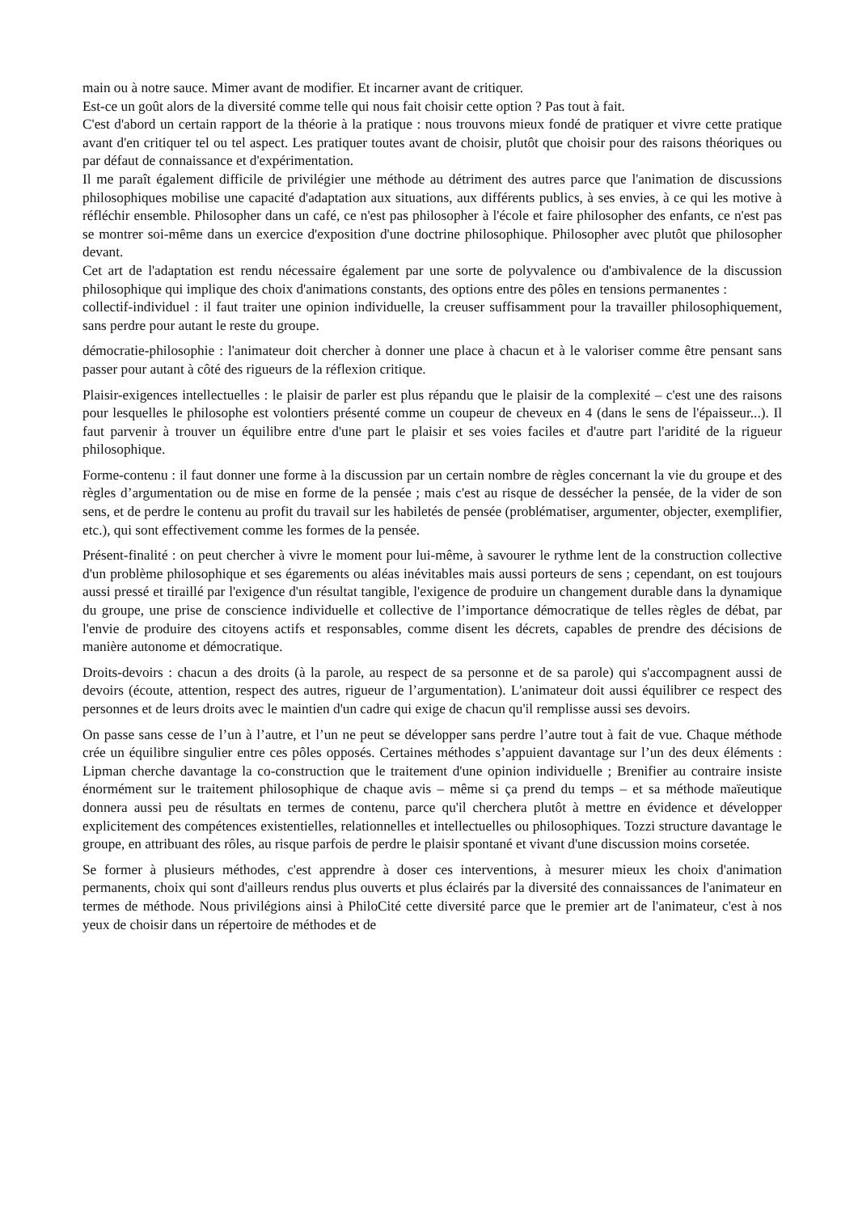main ou à notre sauce. Mimer avant de modifier. Et incarner avant de critiquer.
Est-ce un goût alors de la diversité comme telle qui nous fait choisir cette option ? Pas tout à fait.
C'est d'abord un certain rapport de la théorie à la pratique : nous trouvons mieux fondé de pratiquer et vivre cette pratique avant d'en critiquer tel ou tel aspect. Les pratiquer toutes avant de choisir, plutôt que choisir pour des raisons théoriques ou par défaut de connaissance et d'expérimentation.
Il me paraît également difficile de privilégier une méthode au détriment des autres parce que l'animation de discussions philosophiques mobilise une capacité d'adaptation aux situations, aux différents publics, à ses envies, à ce qui les motive à réfléchir ensemble. Philosopher dans un café, ce n'est pas philosopher à l'école et faire philosopher des enfants, ce n'est pas se montrer soi-même dans un exercice d'exposition d'une doctrine philosophique. Philosopher avec plutôt que philosopher devant.
Cet art de l'adaptation est rendu nécessaire également par une sorte de polyvalence ou d'ambivalence de la discussion philosophique qui implique des choix d'animations constants, des options entre des pôles en tensions permanentes :
collectif-individuel : il faut traiter une opinion individuelle, la creuser suffisamment pour la travailler philosophiquement, sans perdre pour autant le reste du groupe.
démocratie-philosophie : l'animateur doit chercher à donner une place à chacun et à le valoriser comme être pensant sans passer pour autant à côté des rigueurs de la réflexion critique.
Plaisir-exigences intellectuelles : le plaisir de parler est plus répandu que le plaisir de la complexité – c'est une des raisons pour lesquelles le philosophe est volontiers présenté comme un coupeur de cheveux en 4 (dans le sens de l'épaisseur...). Il faut parvenir à trouver un équilibre entre d'une part le plaisir et ses voies faciles et d'autre part l'aridité de la rigueur philosophique.
Forme-contenu : il faut donner une forme à la discussion par un certain nombre de règles concernant la vie du groupe et des règles d’argumentation ou de mise en forme de la pensée ; mais c'est au risque de dessécher la pensée, de la vider de son sens, et de perdre le contenu au profit du travail sur les habiletés de pensée (problématiser, argumenter, objecter, exemplifier, etc.), qui sont effectivement comme les formes de la pensée.
Présent-finalité : on peut chercher à vivre le moment pour lui-même, à savourer le rythme lent de la construction collective d'un problème philosophique et ses égarements ou aléas inévitables mais aussi porteurs de sens ; cependant, on est toujours aussi pressé et tiraillé par l'exigence d'un résultat tangible, l'exigence de produire un changement durable dans la dynamique du groupe, une prise de conscience individuelle et collective de l’importance démocratique de telles règles de débat, par l'envie de produire des citoyens actifs et responsables, comme disent les décrets, capables de prendre des décisions de manière autonome et démocratique.
Droits-devoirs : chacun a des droits (à la parole, au respect de sa personne et de sa parole) qui s'accompagnent aussi de devoirs (écoute, attention, respect des autres, rigueur de l’argumentation). L'animateur doit aussi équilibrer ce respect des personnes et de leurs droits avec le maintien d'un cadre qui exige de chacun qu'il remplisse aussi ses devoirs.
On passe sans cesse de l’un à l’autre, et l’un ne peut se développer sans perdre l’autre tout à fait de vue. Chaque méthode crée un équilibre singulier entre ces pôles opposés. Certaines méthodes s’appuient davantage sur l’un des deux éléments : Lipman cherche davantage la co-construction que le traitement d'une opinion individuelle ; Brenifier au contraire insiste énormément sur le traitement philosophique de chaque avis – même si ça prend du temps – et sa méthode maïeutique donnera aussi peu de résultats en termes de contenu, parce qu'il cherchera plutôt à mettre en évidence et développer explicitement des compétences existentielles, relationnelles et intellectuelles ou philosophiques. Tozzi structure davantage le groupe, en attribuant des rôles, au risque parfois de perdre le plaisir spontané et vivant d'une discussion moins corsetée.
Se former à plusieurs méthodes, c'est apprendre à doser ces interventions, à mesurer mieux les choix d'animation permanents, choix qui sont d'ailleurs rendus plus ouverts et plus éclairés par la diversité des connaissances de l'animateur en termes de méthode. Nous privilégions ainsi à PhiloCité cette diversité parce que le premier art de l'animateur, c'est à nos yeux de choisir dans un répertoire de méthodes et de